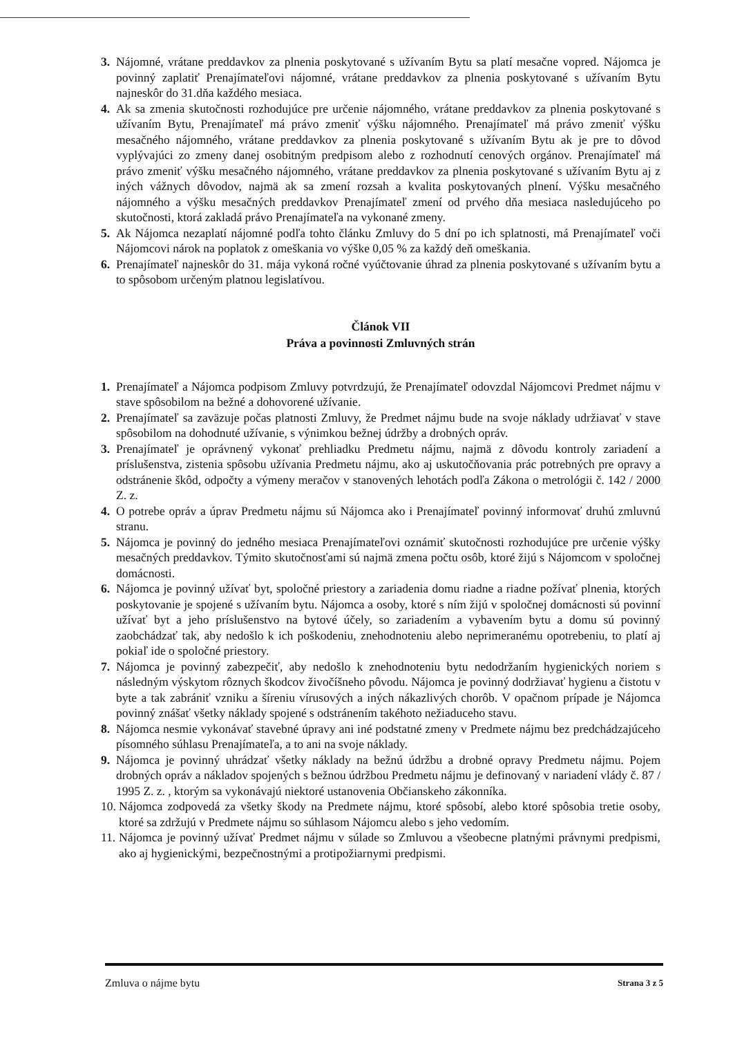3. Nájomné, vrátane preddavkov za plnenia poskytované s užívaním Bytu sa platí mesačne vopred. Nájomca je povinný zaplatiť Prenajímateľovi nájomné, vrátane preddavkov za plnenia poskytované s užívaním Bytu najneskôr do 31.dňa každého mesiaca.
4. Ak sa zmenia skutočnosti rozhodujúce pre určenie nájomného, vrátane preddavkov za plnenia poskytované s užívaním Bytu, Prenajímateľ má právo zmeniť výšku nájomného. Prenajímateľ má právo zmeniť výšku mesačného nájomného, vrátane preddavkov za plnenia poskytované s užívaním Bytu ak je pre to dôvod vyplývajúci zo zmeny danej osobitným predpisom alebo z rozhodnutí cenových orgánov. Prenajímateľ má právo zmeniť výšku mesačného nájomného, vrátane preddavkov za plnenia poskytované s užívaním Bytu aj z iných vážnych dôvodov, najmä ak sa zmení rozsah a kvalita poskytovaných plnení. Výšku mesačného nájomného a výšku mesačných preddavkov Prenajímateľ zmení od prvého dňa mesiaca nasledujúceho po skutočnosti, ktorá zakladá právo Prenajímateľa na vykonané zmeny.
5. Ak Nájomca nezaplatí nájomné podľa tohto článku Zmluvy do 5 dní po ich splatnosti, má Prenajímateľ voči Nájomcovi nárok na poplatok z omeškania vo výške 0,05 % za každý deň omeškania.
6. Prenajímateľ najneskôr do 31. mája vykoná ročné vyúčtovanie úhrad za plnenia poskytované s užívaním bytu a to spôsobom určeným platnou legislatívou.
Článok VII
Práva a povinnosti Zmluvných strán
1. Prenajímateľ a Nájomca podpisom Zmluvy potvrdzujú, že Prenajímateľ odovzdal Nájomcovi Predmet nájmu v stave spôsobilom na bežné a dohovorené užívanie.
2. Prenajímateľ sa zaväzuje počas platnosti Zmluvy, že Predmet nájmu bude na svoje náklady udržiavať v stave spôsobilom na dohodnuté užívanie, s výnimkou bežnej údržby a drobných opráv.
3. Prenajímateľ je oprávnený vykonať prehliadku Predmetu nájmu, najmä z dôvodu kontroly zariadení a príslušenstva, zistenia spôsobu užívania Predmetu nájmu, ako aj uskutočňovania prác potrebných pre opravy a odstránenie škôd, odpočty a výmeny meračov v stanovených lehotách podľa Zákona o metrológii č. 142 / 2000 Z. z.
4. O potrebe opráv a úprav Predmetu nájmu sú Nájomca ako i Prenajímateľ povinný informovať druhú zmluvnú stranu.
5. Nájomca je povinný do jedného mesiaca Prenajímateľovi oznámiť skutočnosti rozhodujúce pre určenie výšky mesačných preddavkov. Týmito skutočnosťami sú najmä zmena počtu osôb, ktoré žijú s Nájomcom v spoločnej domácnosti.
6. Nájomca je povinný užívať byt, spoločné priestory a zariadenia domu riadne a riadne požívať plnenia, ktorých poskytovanie je spojené s užívaním bytu. Nájomca a osoby, ktoré s ním žijú v spoločnej domácnosti sú povinní užívať byt a jeho príslušenstvo na bytové účely, so zariadením a vybavením bytu a domu sú povinný zaobchádzať tak, aby nedošlo k ich poškodeniu, znehodnoteniu alebo neprimeranému opotrebeniu, to platí aj pokiaľ ide o spoločné priestory.
7. Nájomca je povinný zabezpečiť, aby nedošlo k znehodnoteniu bytu nedodržaním hygienických noriem s následným výskytom rôznych škodcov živočíšneho pôvodu. Nájomca je povinný dodržiavať hygienu a čistotu v byte a tak zabrániť vzniku a šíreniu vírusových a iných nákazlivých chorôb. V opačnom prípade je Nájomca povinný znášať všetky náklady spojené s odstránením takéhoto nežiaduceho stavu.
8. Nájomca nesmie vykonávať stavebné úpravy ani iné podstatné zmeny v Predmete nájmu bez predchádzajúceho písomného súhlasu Prenajímateľa, a to ani na svoje náklady.
9. Nájomca je povinný uhrádzať všetky náklady na bežnú údržbu a drobné opravy Predmetu nájmu. Pojem drobných opráv a nákladov spojených s bežnou údržbou Predmetu nájmu je definovaný v nariadení vlády č. 87 / 1995 Z. z. , ktorým sa vykonávajú niektoré ustanovenia Občianskeho zákonníka.
10.
Nájomca zodpovedá za všetky škody na Predmete nájmu, ktoré spôsobí, alebo ktoré spôsobia tretie osoby, ktoré sa zdržujú v Predmete nájmu so súhlasom Nájomcu alebo s jeho vedomím.
11.
Nájomca je povinný užívať Predmet nájmu v súlade so Zmluvou a všeobecne platnými právnymi predpismi, ako aj hygienickými, bezpečnostnými a protipožiarnymi predpismi.
Zmluva o nájme bytu Strana 3 z 5